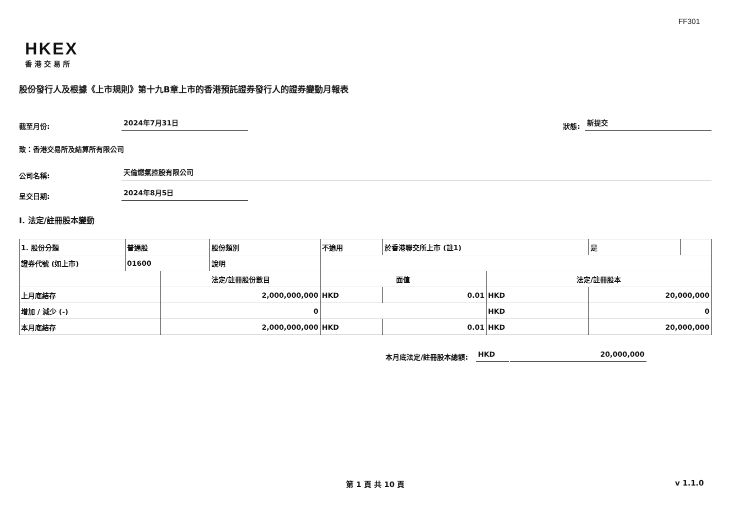FF301
HKEX
香港交易所
股份發行人及根據《上市規則》第十九B章上市的香港預託證券發行人的證券變動月報表
截至月份: 2024年7月31日 狀態: 新提交
致：香港交易所及結算所有限公司
公司名稱: 天倫燃氣控股有限公司
呈交日期: 2024年8月5日
I. 法定/註冊股本變動
| 1. 股份分類 | 普通股 | | 股份類別 | 不適用 | | 於香港聯交所上市 (註1) | | 是 | |
| 證券代號 (如上市) | 01600 | | 說明 | | | | | | |
| | | 法定/註冊股份數目 | | | 面值 | | 法定/註冊股本 | | |
| 上月底結存 | | 2,000,000,000 | | | HKD | 0.01 | HKD | 20,000,000 | |
| 增加 / 減少 (-) | | 0 | | | | | HKD | 0 | |
| 本月底結存 | | 2,000,000,000 | | | HKD | 0.01 | HKD | 20,000,000 | |
本月底法定/註冊股本總額: HKD 20,000,000
第 1 頁 共 10 頁 v 1.1.0